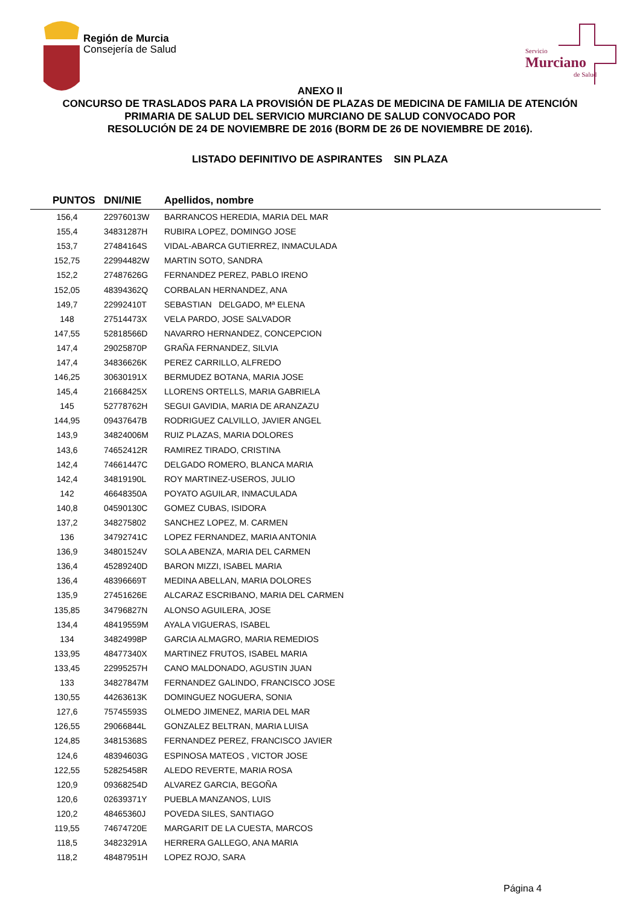Región de Murcia
Consejería de Salud
Servicio
Murciano
de Salud
ANEXO II
CONCURSO DE TRASLADOS PARA LA PROVISIÓN DE PLAZAS DE MEDICINA DE FAMILIA DE ATENCIÓN
PRIMARIA DE SALUD DEL SERVICIO MURCIANO DE SALUD CONVOCADO POR
RESOLUCIÓN DE 24 DE NOVIEMBRE DE 2016 (BORM DE 26 DE NOVIEMBRE DE 2016).
LISTADO DEFINITIVO DE ASPIRANTES SIN PLAZA
| PUNTOS | DNI/NIE | Apellidos, nombre |
| --- | --- | --- |
| 156,4 | 22976013W | BARRANCOS HEREDIA, MARIA DEL MAR |
| 155,4 | 34831287H | RUBIRA LOPEZ, DOMINGO JOSE |
| 153,7 | 27484164S | VIDAL-ABARCA GUTIERREZ, INMACULADA |
| 152,75 | 22994482W | MARTIN SOTO, SANDRA |
| 152,2 | 27487626G | FERNANDEZ PEREZ, PABLO IRENO |
| 152,05 | 48394362Q | CORBALAN HERNANDEZ, ANA |
| 149,7 | 22992410T | SEBASTIAN DELGADO, Mª ELENA |
| 148 | 27514473X | VELA PARDO, JOSE SALVADOR |
| 147,55 | 52818566D | NAVARRO HERNANDEZ, CONCEPCION |
| 147,4 | 29025870P | GRAÑA FERNANDEZ, SILVIA |
| 147,4 | 34836626K | PEREZ CARRILLO, ALFREDO |
| 146,25 | 30630191X | BERMUDEZ BOTANA, MARIA JOSE |
| 145,4 | 21668425X | LLORENS ORTELLS, MARIA GABRIELA |
| 145 | 52778762H | SEGUI GAVIDIA, MARIA DE ARANZAZU |
| 144,95 | 09437647B | RODRIGUEZ CALVILLO, JAVIER ANGEL |
| 143,9 | 34824006M | RUIZ PLAZAS, MARIA DOLORES |
| 143,6 | 74652412R | RAMIREZ TIRADO, CRISTINA |
| 142,4 | 74661447C | DELGADO ROMERO, BLANCA MARIA |
| 142,4 | 34819190L | ROY MARTINEZ-USEROS, JULIO |
| 142 | 46648350A | POYATO AGUILAR, INMACULADA |
| 140,8 | 04590130C | GOMEZ CUBAS, ISIDORA |
| 137,2 | 348275802 | SANCHEZ LOPEZ, M. CARMEN |
| 136 | 34792741C | LOPEZ FERNANDEZ, MARIA ANTONIA |
| 136,9 | 34801524V | SOLA ABENZA, MARIA DEL CARMEN |
| 136,4 | 45289240D | BARON MIZZI, ISABEL MARIA |
| 136,4 | 48396669T | MEDINA ABELLAN, MARIA DOLORES |
| 135,9 | 27451626E | ALCARAZ ESCRIBANO, MARIA DEL CARMEN |
| 135,85 | 34796827N | ALONSO AGUILERA, JOSE |
| 134,4 | 48419559M | AYALA VIGUERAS, ISABEL |
| 134 | 34824998P | GARCIA ALMAGRO, MARIA REMEDIOS |
| 133,95 | 48477340X | MARTINEZ FRUTOS, ISABEL MARIA |
| 133,45 | 22995257H | CANO MALDONADO, AGUSTIN JUAN |
| 133 | 34827847M | FERNANDEZ GALINDO, FRANCISCO JOSE |
| 130,55 | 44263613K | DOMINGUEZ NOGUERA, SONIA |
| 127,6 | 75745593S | OLMEDO JIMENEZ, MARIA DEL MAR |
| 126,55 | 29066844L | GONZALEZ BELTRAN, MARIA LUISA |
| 124,85 | 34815368S | FERNANDEZ PEREZ, FRANCISCO JAVIER |
| 124,6 | 48394603G | ESPINOSA MATEOS , VICTOR JOSE |
| 122,55 | 52825458R | ALEDO REVERTE, MARIA ROSA |
| 120,9 | 09368254D | ALVAREZ GARCIA, BEGOÑA |
| 120,6 | 02639371Y | PUEBLA MANZANOS, LUIS |
| 120,2 | 48465360J | POVEDA SILES, SANTIAGO |
| 119,55 | 74674720E | MARGARIT DE LA CUESTA, MARCOS |
| 118,5 | 34823291A | HERRERA GALLEGO, ANA MARIA |
| 118,2 | 48487951H | LOPEZ ROJO, SARA |
Página 4